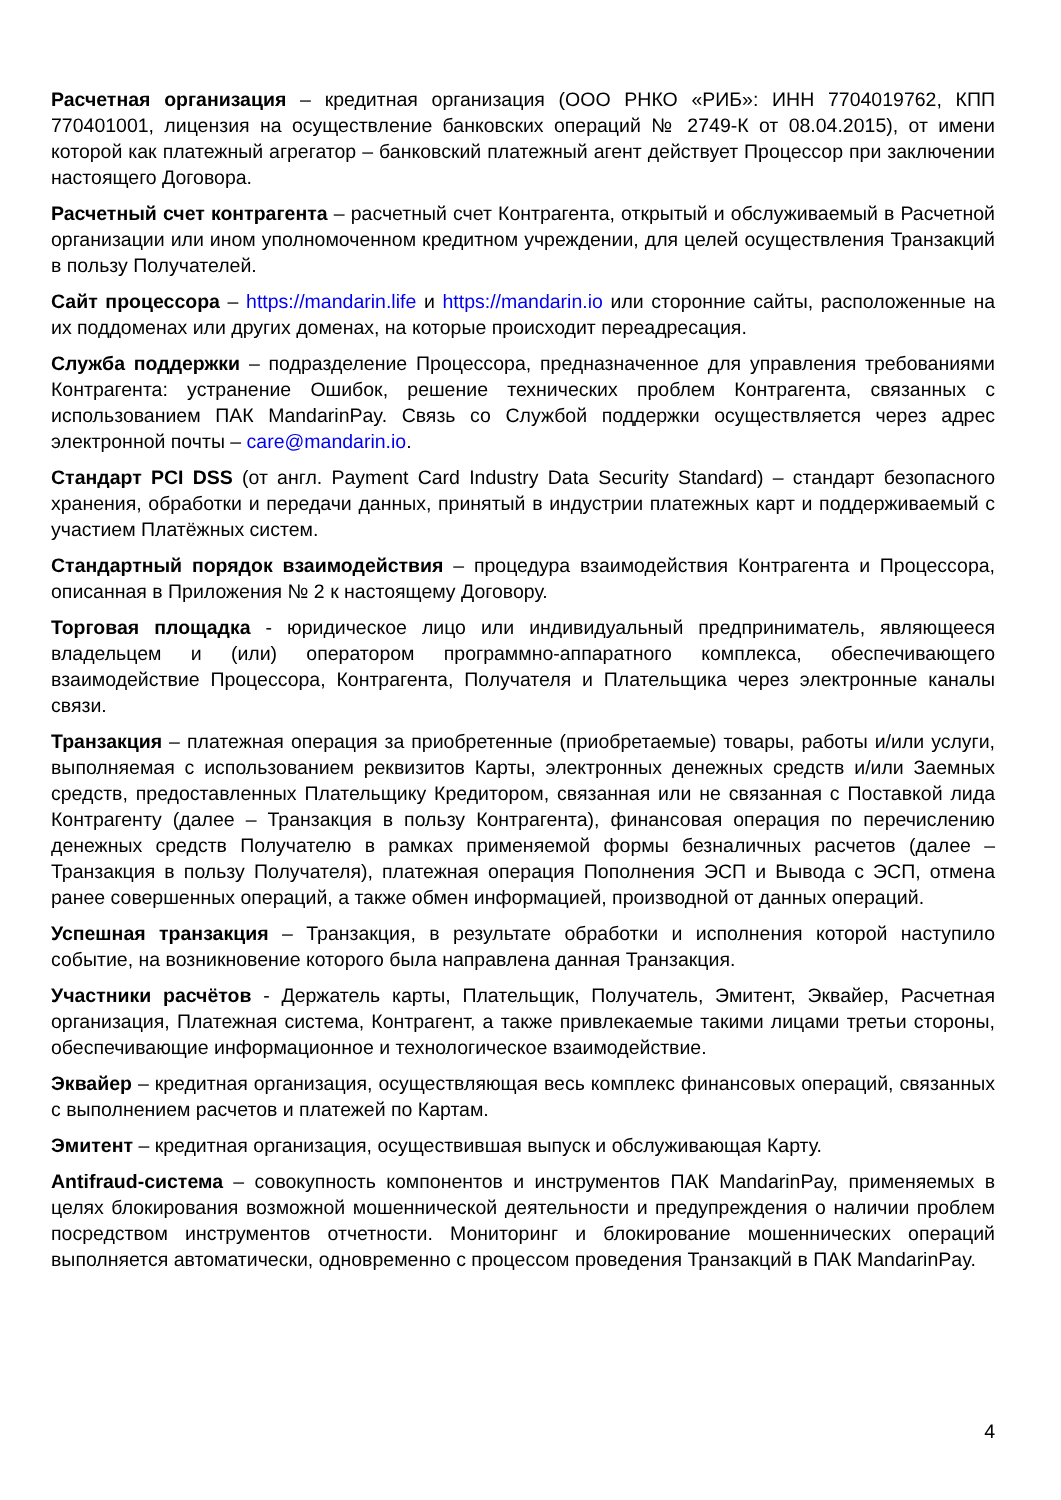Расчетная организация – кредитная организация (ООО РНКО «РИБ»: ИНН 7704019762, КПП 770401001, лицензия на осуществление банковских операций № 2749-К от 08.04.2015), от имени которой как платежный агрегатор – банковский платежный агент действует Процессор при заключении настоящего Договора.
Расчетный счет контрагента – расчетный счет Контрагента, открытый и обслуживаемый в Расчетной организации или ином уполномоченном кредитном учреждении, для целей осуществления Транзакций в пользу Получателей.
Сайт процессора – https://mandarin.life и https://mandarin.io или сторонние сайты, расположенные на их поддоменах или других доменах, на которые происходит переадресация.
Служба поддержки – подразделение Процессора, предназначенное для управления требованиями Контрагента: устранение Ошибок, решение технических проблем Контрагента, связанных с использованием ПАК MandarinPay. Связь со Службой поддержки осуществляется через адрес электронной почты – care@mandarin.io.
Стандарт PCI DSS (от англ. Payment Card Industry Data Security Standard) – стандарт безопасного хранения, обработки и передачи данных, принятый в индустрии платежных карт и поддерживаемый с участием Платёжных систем.
Стандартный порядок взаимодействия – процедура взаимодействия Контрагента и Процессора, описанная в Приложения № 2 к настоящему Договору.
Торговая площадка - юридическое лицо или индивидуальный предприниматель, являющееся владельцем и (или) оператором программно-аппаратного комплекса, обеспечивающего взаимодействие Процессора, Контрагента, Получателя и Плательщика через электронные каналы связи.
Транзакция – платежная операция за приобретенные (приобретаемые) товары, работы и/или услуги, выполняемая с использованием реквизитов Карты, электронных денежных средств и/или Заемных средств, предоставленных Плательщику Кредитором, связанная или не связанная с Поставкой лида Контрагенту (далее – Транзакция в пользу Контрагента), финансовая операция по перечислению денежных средств Получателю в рамках применяемой формы безналичных расчетов (далее – Транзакция в пользу Получателя), платежная операция Пополнения ЭСП и Вывода с ЭСП, отмена ранее совершенных операций, а также обмен информацией, производной от данных операций.
Успешная транзакция – Транзакция, в результате обработки и исполнения которой наступило событие, на возникновение которого была направлена данная Транзакция.
Участники расчётов - Держатель карты, Плательщик, Получатель, Эмитент, Эквайер, Расчетная организация, Платежная система, Контрагент, а также привлекаемые такими лицами третьи стороны, обеспечивающие информационное и технологическое взаимодействие.
Эквайер – кредитная организация, осуществляющая весь комплекс финансовых операций, связанных с выполнением расчетов и платежей по Картам.
Эмитент – кредитная организация, осуществившая выпуск и обслуживающая Карту.
Antifraud-система – совокупность компонентов и инструментов ПАК MandarinPay, применяемых в целях блокирования возможной мошеннической деятельности и предупреждения о наличии проблем посредством инструментов отчетности. Мониторинг и блокирование мошеннических операций выполняется автоматически, одновременно с процессом проведения Транзакций в ПАК MandarinPay.
4